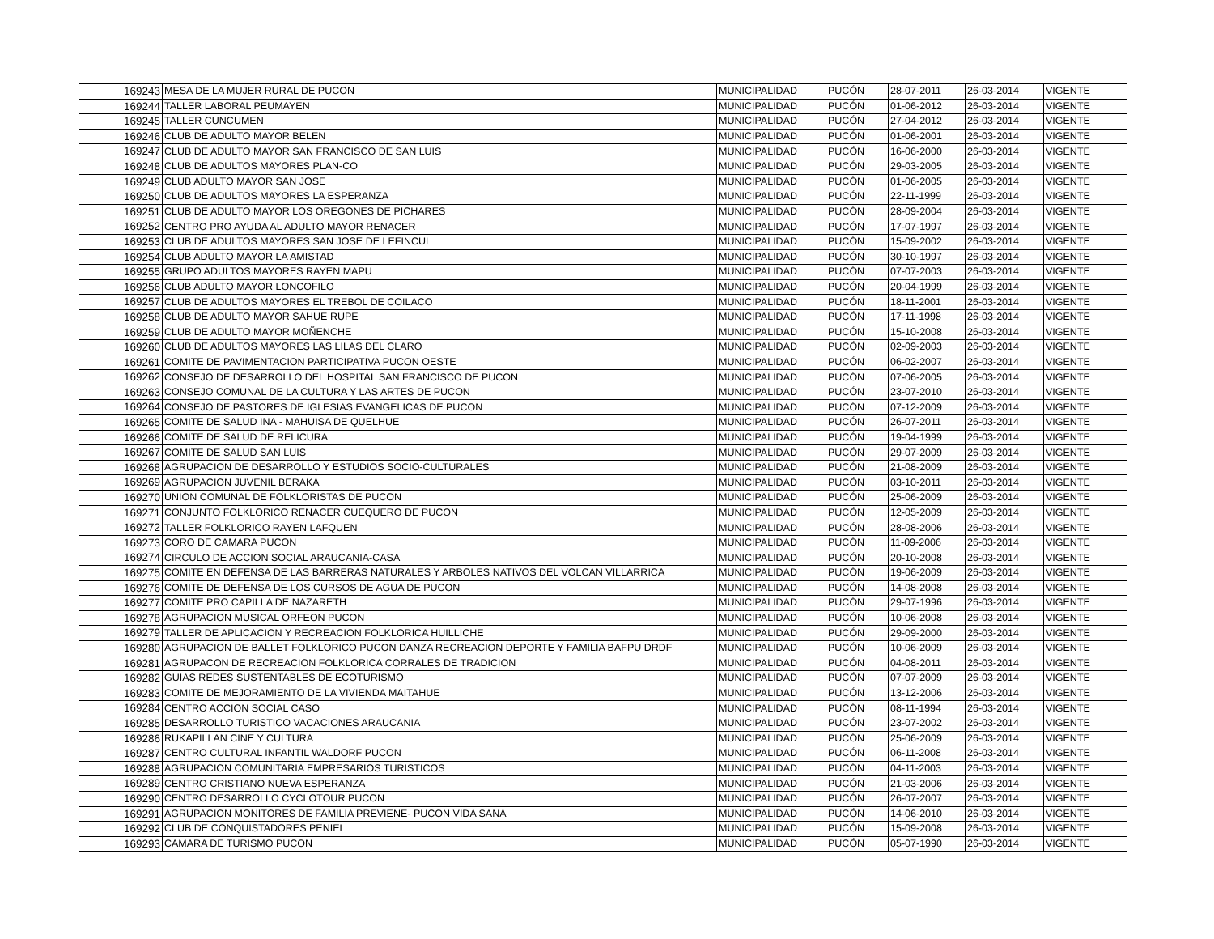| 169243 | MESA DE LA MUJER RURAL DE PUCON | MUNICIPALIDAD | PUCÓN | 28-07-2011 | 26-03-2014 | VIGENTE |
| 169244 | TALLER LABORAL PEUMAYEN | MUNICIPALIDAD | PUCÓN | 01-06-2012 | 26-03-2014 | VIGENTE |
| 169245 | TALLER CUNCUMEN | MUNICIPALIDAD | PUCÓN | 27-04-2012 | 26-03-2014 | VIGENTE |
| 169246 | CLUB DE ADULTO MAYOR BELEN | MUNICIPALIDAD | PUCÓN | 01-06-2001 | 26-03-2014 | VIGENTE |
| 169247 | CLUB DE ADULTO MAYOR SAN FRANCISCO DE SAN LUIS | MUNICIPALIDAD | PUCÓN | 16-06-2000 | 26-03-2014 | VIGENTE |
| 169248 | CLUB DE ADULTOS MAYORES PLAN-CO | MUNICIPALIDAD | PUCÓN | 29-03-2005 | 26-03-2014 | VIGENTE |
| 169249 | CLUB ADULTO MAYOR SAN JOSE | MUNICIPALIDAD | PUCÓN | 01-06-2005 | 26-03-2014 | VIGENTE |
| 169250 | CLUB DE ADULTOS MAYORES LA ESPERANZA | MUNICIPALIDAD | PUCÓN | 22-11-1999 | 26-03-2014 | VIGENTE |
| 169251 | CLUB DE ADULTO MAYOR LOS OREGONES DE PICHARES | MUNICIPALIDAD | PUCÓN | 28-09-2004 | 26-03-2014 | VIGENTE |
| 169252 | CENTRO PRO AYUDA AL ADULTO MAYOR RENACER | MUNICIPALIDAD | PUCÓN | 17-07-1997 | 26-03-2014 | VIGENTE |
| 169253 | CLUB DE ADULTOS MAYORES SAN JOSE DE LEFINCUL | MUNICIPALIDAD | PUCÓN | 15-09-2002 | 26-03-2014 | VIGENTE |
| 169254 | CLUB ADULTO MAYOR LA AMISTAD | MUNICIPALIDAD | PUCÓN | 30-10-1997 | 26-03-2014 | VIGENTE |
| 169255 | GRUPO ADULTOS MAYORES RAYEN MAPU | MUNICIPALIDAD | PUCÓN | 07-07-2003 | 26-03-2014 | VIGENTE |
| 169256 | CLUB ADULTO MAYOR LONCOFILO | MUNICIPALIDAD | PUCÓN | 20-04-1999 | 26-03-2014 | VIGENTE |
| 169257 | CLUB DE ADULTOS MAYORES EL TREBOL DE COILACO | MUNICIPALIDAD | PUCÓN | 18-11-2001 | 26-03-2014 | VIGENTE |
| 169258 | CLUB DE ADULTO MAYOR SAHUE RUPE | MUNICIPALIDAD | PUCÓN | 17-11-1998 | 26-03-2014 | VIGENTE |
| 169259 | CLUB DE ADULTO MAYOR MOÑENCHE | MUNICIPALIDAD | PUCÓN | 15-10-2008 | 26-03-2014 | VIGENTE |
| 169260 | CLUB DE ADULTOS MAYORES LAS LILAS DEL CLARO | MUNICIPALIDAD | PUCÓN | 02-09-2003 | 26-03-2014 | VIGENTE |
| 169261 | COMITE DE PAVIMENTACION PARTICIPATIVA PUCON OESTE | MUNICIPALIDAD | PUCÓN | 06-02-2007 | 26-03-2014 | VIGENTE |
| 169262 | CONSEJO DE DESARROLLO DEL HOSPITAL SAN FRANCISCO DE PUCON | MUNICIPALIDAD | PUCÓN | 07-06-2005 | 26-03-2014 | VIGENTE |
| 169263 | CONSEJO COMUNAL DE LA CULTURA Y LAS ARTES DE PUCON | MUNICIPALIDAD | PUCÓN | 23-07-2010 | 26-03-2014 | VIGENTE |
| 169264 | CONSEJO DE PASTORES DE IGLESIAS EVANGELICAS DE PUCON | MUNICIPALIDAD | PUCÓN | 07-12-2009 | 26-03-2014 | VIGENTE |
| 169265 | COMITE DE SALUD INA - MAHUISA DE QUELHUE | MUNICIPALIDAD | PUCÓN | 26-07-2011 | 26-03-2014 | VIGENTE |
| 169266 | COMITE DE SALUD DE RELICURA | MUNICIPALIDAD | PUCÓN | 19-04-1999 | 26-03-2014 | VIGENTE |
| 169267 | COMITE DE SALUD SAN LUIS | MUNICIPALIDAD | PUCÓN | 29-07-2009 | 26-03-2014 | VIGENTE |
| 169268 | AGRUPACION DE DESARROLLO Y ESTUDIOS SOCIO-CULTURALES | MUNICIPALIDAD | PUCÓN | 21-08-2009 | 26-03-2014 | VIGENTE |
| 169269 | AGRUPACION JUVENIL BERAKA | MUNICIPALIDAD | PUCÓN | 03-10-2011 | 26-03-2014 | VIGENTE |
| 169270 | UNION COMUNAL DE FOLKLORISTAS DE PUCON | MUNICIPALIDAD | PUCÓN | 25-06-2009 | 26-03-2014 | VIGENTE |
| 169271 | CONJUNTO FOLKLORICO RENACER CUEQUERO DE PUCON | MUNICIPALIDAD | PUCÓN | 12-05-2009 | 26-03-2014 | VIGENTE |
| 169272 | TALLER FOLKLORICO RAYEN LAFQUEN | MUNICIPALIDAD | PUCÓN | 28-08-2006 | 26-03-2014 | VIGENTE |
| 169273 | CORO DE CAMARA PUCON | MUNICIPALIDAD | PUCÓN | 11-09-2006 | 26-03-2014 | VIGENTE |
| 169274 | CIRCULO DE ACCION SOCIAL ARAUCANIA-CASA | MUNICIPALIDAD | PUCÓN | 20-10-2008 | 26-03-2014 | VIGENTE |
| 169275 | COMITE EN DEFENSA DE LAS BARRERAS NATURALES Y ARBOLES NATIVOS DEL VOLCAN VILLARRICA | MUNICIPALIDAD | PUCÓN | 19-06-2009 | 26-03-2014 | VIGENTE |
| 169276 | COMITE DE DEFENSA DE LOS CURSOS DE AGUA DE PUCON | MUNICIPALIDAD | PUCÓN | 14-08-2008 | 26-03-2014 | VIGENTE |
| 169277 | COMITE PRO CAPILLA DE NAZARETH | MUNICIPALIDAD | PUCÓN | 29-07-1996 | 26-03-2014 | VIGENTE |
| 169278 | AGRUPACION MUSICAL ORFEON PUCON | MUNICIPALIDAD | PUCÓN | 10-06-2008 | 26-03-2014 | VIGENTE |
| 169279 | TALLER DE APLICACION Y RECREACION FOLKLORICA HUILLICHE | MUNICIPALIDAD | PUCÓN | 29-09-2000 | 26-03-2014 | VIGENTE |
| 169280 | AGRUPACION DE BALLET FOLKLORICO PUCON DANZA RECREACION DEPORTE Y FAMILIA BAFPU DRDF | MUNICIPALIDAD | PUCÓN | 10-06-2009 | 26-03-2014 | VIGENTE |
| 169281 | AGRUPACON DE RECREACION FOLKLORICA CORRALES DE TRADICION | MUNICIPALIDAD | PUCÓN | 04-08-2011 | 26-03-2014 | VIGENTE |
| 169282 | GUIAS REDES SUSTENTABLES DE ECOTURISMO | MUNICIPALIDAD | PUCÓN | 07-07-2009 | 26-03-2014 | VIGENTE |
| 169283 | COMITE DE MEJORAMIENTO DE LA VIVIENDA MAITAHUE | MUNICIPALIDAD | PUCÓN | 13-12-2006 | 26-03-2014 | VIGENTE |
| 169284 | CENTRO ACCION SOCIAL CASO | MUNICIPALIDAD | PUCÓN | 08-11-1994 | 26-03-2014 | VIGENTE |
| 169285 | DESARROLLO TURISTICO VACACIONES ARAUCANIA | MUNICIPALIDAD | PUCÓN | 23-07-2002 | 26-03-2014 | VIGENTE |
| 169286 | RUKAPILLAN CINE Y CULTURA | MUNICIPALIDAD | PUCÓN | 25-06-2009 | 26-03-2014 | VIGENTE |
| 169287 | CENTRO CULTURAL INFANTIL WALDORF PUCON | MUNICIPALIDAD | PUCÓN | 06-11-2008 | 26-03-2014 | VIGENTE |
| 169288 | AGRUPACION COMUNITARIA EMPRESARIOS TURISTICOS | MUNICIPALIDAD | PUCÓN | 04-11-2003 | 26-03-2014 | VIGENTE |
| 169289 | CENTRO CRISTIANO NUEVA ESPERANZA | MUNICIPALIDAD | PUCÓN | 21-03-2006 | 26-03-2014 | VIGENTE |
| 169290 | CENTRO DESARROLLO CYCLOTOUR PUCON | MUNICIPALIDAD | PUCÓN | 26-07-2007 | 26-03-2014 | VIGENTE |
| 169291 | AGRUPACION MONITORES DE FAMILIA PREVIENE- PUCON VIDA SANA | MUNICIPALIDAD | PUCÓN | 14-06-2010 | 26-03-2014 | VIGENTE |
| 169292 | CLUB DE CONQUISTADORES PENIEL | MUNICIPALIDAD | PUCÓN | 15-09-2008 | 26-03-2014 | VIGENTE |
| 169293 | CAMARA DE TURISMO PUCON | MUNICIPALIDAD | PUCÓN | 05-07-1990 | 26-03-2014 | VIGENTE |